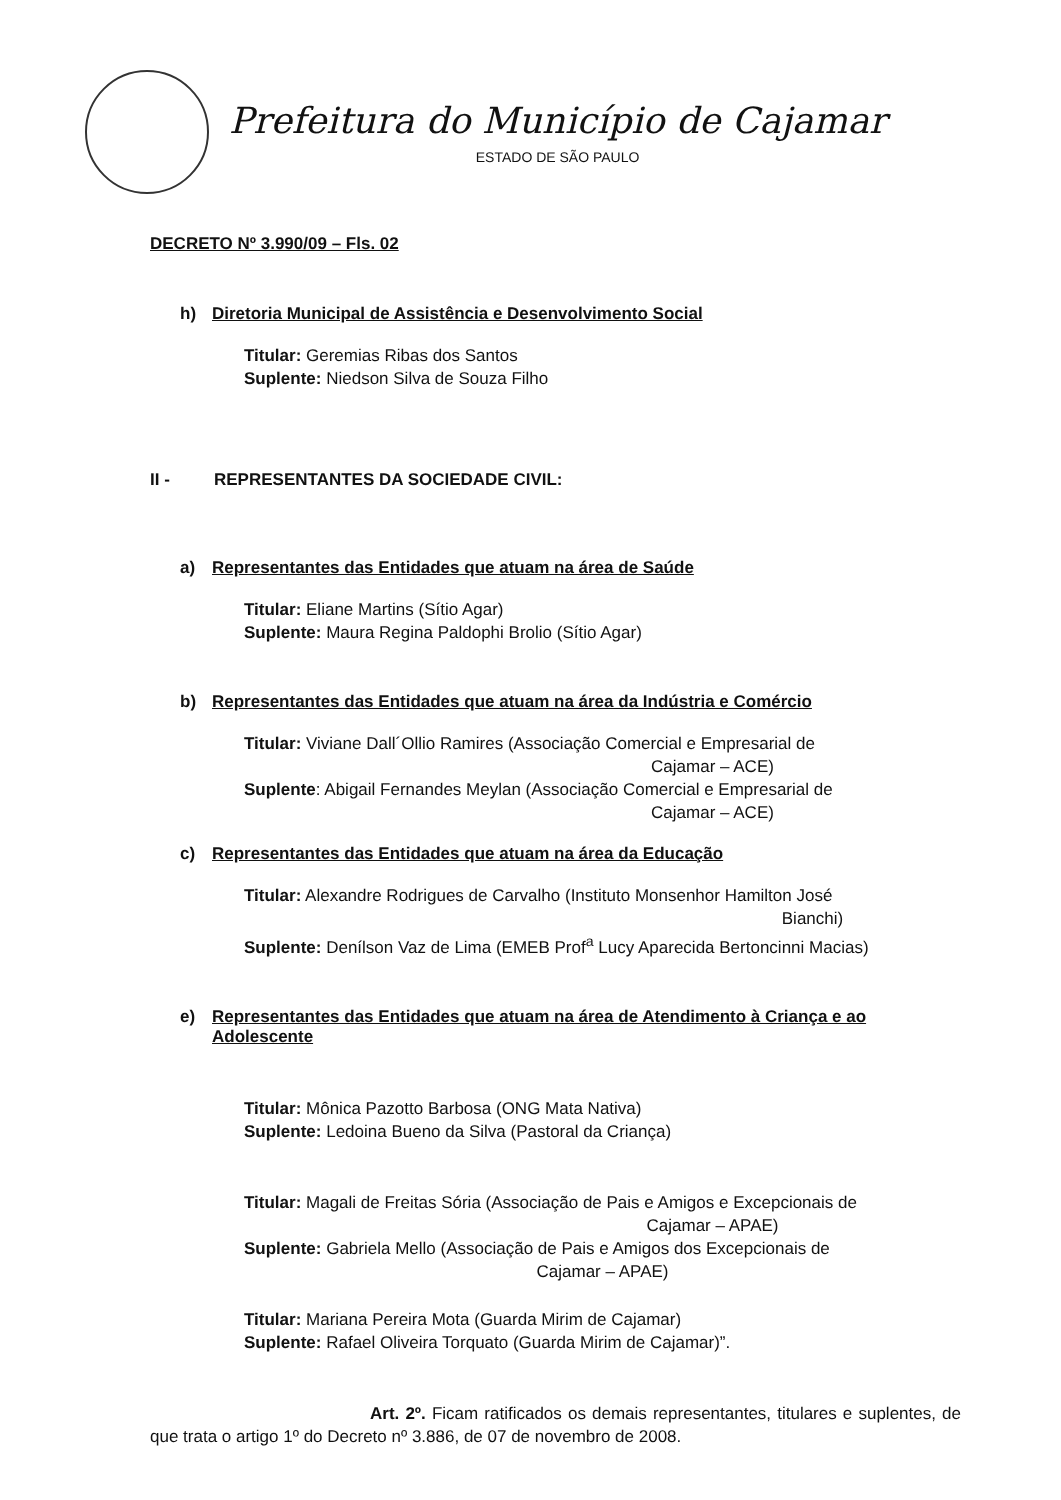Prefeitura do Município de Cajamar
ESTADO DE SÃO PAULO
DECRETO Nº 3.990/09 – Fls. 02
h) Diretoria Municipal de Assistência e Desenvolvimento Social
Titular: Geremias Ribas dos Santos
Suplente: Niedson Silva de Souza Filho
II - REPRESENTANTES DA SOCIEDADE CIVIL:
a) Representantes das Entidades que atuam na área de Saúde
Titular: Eliane Martins (Sítio Agar)
Suplente: Maura Regina Paldophi Brolio (Sítio Agar)
b) Representantes das Entidades que atuam na área da Indústria e Comércio
Titular: Viviane Dall´Ollio Ramires (Associação Comercial e Empresarial de
Cajamar – ACE)
Suplente: Abigail Fernandes Meylan (Associação Comercial e Empresarial de
Cajamar – ACE)
c) Representantes das Entidades que atuam na área da Educação
Titular: Alexandre Rodrigues de Carvalho (Instituto Monsenhor Hamilton José
Bianchi)
Suplente: Denílson Vaz de Lima (EMEB Prof<sup>a</sup> Lucy Aparecida Bertoncinni Macias)
e) Representantes das Entidades que atuam na área de Atendimento à Criança e ao Adolescente
Titular: Mônica Pazotto Barbosa (ONG Mata Nativa)
Suplente: Ledoina Bueno da Silva (Pastoral da Criança)
Titular: Magali de Freitas Sória (Associação de Pais e Amigos e Excepcionais de
Cajamar – APAE)
Suplente: Gabriela Mello (Associação de Pais e Amigos dos Excepcionais de
Cajamar – APAE)
Titular: Mariana Pereira Mota (Guarda Mirim de Cajamar)
Suplente: Rafael Oliveira Torquato (Guarda Mirim de Cajamar)”.
Art. 2º. Ficam ratificados os demais representantes, titulares e suplentes, de que trata o artigo 1º do Decreto nº 3.886, de 07 de novembro de 2008.